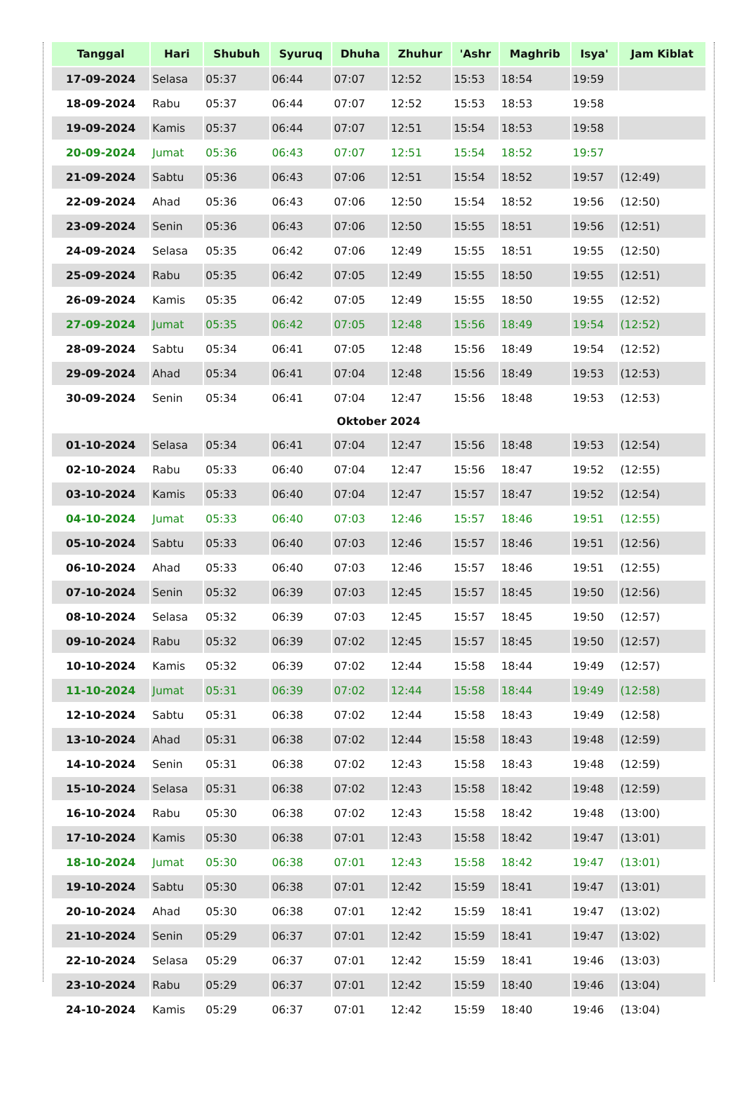| Tanggal | Hari | Shubuh | Syuruq | Dhuha | Zhuhur | 'Ashr | Maghrib | Isya' | Jam Kiblat |
| --- | --- | --- | --- | --- | --- | --- | --- | --- | --- |
| 17-09-2024 | Selasa | 05:37 | 06:44 | 07:07 | 12:52 | 15:53 | 18:54 | 19:59 | |
| 18-09-2024 | Rabu | 05:37 | 06:44 | 07:07 | 12:52 | 15:53 | 18:53 | 19:58 | |
| 19-09-2024 | Kamis | 05:37 | 06:44 | 07:07 | 12:51 | 15:54 | 18:53 | 19:58 | |
| 20-09-2024 | Jumat | 05:36 | 06:43 | 07:07 | 12:51 | 15:54 | 18:52 | 19:57 | |
| 21-09-2024 | Sabtu | 05:36 | 06:43 | 07:06 | 12:51 | 15:54 | 18:52 | 19:57 | (12:49) |
| 22-09-2024 | Ahad | 05:36 | 06:43 | 07:06 | 12:50 | 15:54 | 18:52 | 19:56 | (12:50) |
| 23-09-2024 | Senin | 05:36 | 06:43 | 07:06 | 12:50 | 15:55 | 18:51 | 19:56 | (12:51) |
| 24-09-2024 | Selasa | 05:35 | 06:42 | 07:06 | 12:49 | 15:55 | 18:51 | 19:55 | (12:50) |
| 25-09-2024 | Rabu | 05:35 | 06:42 | 07:05 | 12:49 | 15:55 | 18:50 | 19:55 | (12:51) |
| 26-09-2024 | Kamis | 05:35 | 06:42 | 07:05 | 12:49 | 15:55 | 18:50 | 19:55 | (12:52) |
| 27-09-2024 | Jumat | 05:35 | 06:42 | 07:05 | 12:48 | 15:56 | 18:49 | 19:54 | (12:52) |
| 28-09-2024 | Sabtu | 05:34 | 06:41 | 07:05 | 12:48 | 15:56 | 18:49 | 19:54 | (12:52) |
| 29-09-2024 | Ahad | 05:34 | 06:41 | 07:04 | 12:48 | 15:56 | 18:49 | 19:53 | (12:53) |
| 30-09-2024 | Senin | 05:34 | 06:41 | 07:04 | 12:47 | 15:56 | 18:48 | 19:53 | (12:53) |
| Oktober 2024 | | | | | | | | | |
| 01-10-2024 | Selasa | 05:34 | 06:41 | 07:04 | 12:47 | 15:56 | 18:48 | 19:53 | (12:54) |
| 02-10-2024 | Rabu | 05:33 | 06:40 | 07:04 | 12:47 | 15:56 | 18:47 | 19:52 | (12:55) |
| 03-10-2024 | Kamis | 05:33 | 06:40 | 07:04 | 12:47 | 15:57 | 18:47 | 19:52 | (12:54) |
| 04-10-2024 | Jumat | 05:33 | 06:40 | 07:03 | 12:46 | 15:57 | 18:46 | 19:51 | (12:55) |
| 05-10-2024 | Sabtu | 05:33 | 06:40 | 07:03 | 12:46 | 15:57 | 18:46 | 19:51 | (12:56) |
| 06-10-2024 | Ahad | 05:33 | 06:40 | 07:03 | 12:46 | 15:57 | 18:46 | 19:51 | (12:55) |
| 07-10-2024 | Senin | 05:32 | 06:39 | 07:03 | 12:45 | 15:57 | 18:45 | 19:50 | (12:56) |
| 08-10-2024 | Selasa | 05:32 | 06:39 | 07:03 | 12:45 | 15:57 | 18:45 | 19:50 | (12:57) |
| 09-10-2024 | Rabu | 05:32 | 06:39 | 07:02 | 12:45 | 15:57 | 18:45 | 19:50 | (12:57) |
| 10-10-2024 | Kamis | 05:32 | 06:39 | 07:02 | 12:44 | 15:58 | 18:44 | 19:49 | (12:57) |
| 11-10-2024 | Jumat | 05:31 | 06:39 | 07:02 | 12:44 | 15:58 | 18:44 | 19:49 | (12:58) |
| 12-10-2024 | Sabtu | 05:31 | 06:38 | 07:02 | 12:44 | 15:58 | 18:43 | 19:49 | (12:58) |
| 13-10-2024 | Ahad | 05:31 | 06:38 | 07:02 | 12:44 | 15:58 | 18:43 | 19:48 | (12:59) |
| 14-10-2024 | Senin | 05:31 | 06:38 | 07:02 | 12:43 | 15:58 | 18:43 | 19:48 | (12:59) |
| 15-10-2024 | Selasa | 05:31 | 06:38 | 07:02 | 12:43 | 15:58 | 18:42 | 19:48 | (12:59) |
| 16-10-2024 | Rabu | 05:30 | 06:38 | 07:02 | 12:43 | 15:58 | 18:42 | 19:48 | (13:00) |
| 17-10-2024 | Kamis | 05:30 | 06:38 | 07:01 | 12:43 | 15:58 | 18:42 | 19:47 | (13:01) |
| 18-10-2024 | Jumat | 05:30 | 06:38 | 07:01 | 12:43 | 15:58 | 18:42 | 19:47 | (13:01) |
| 19-10-2024 | Sabtu | 05:30 | 06:38 | 07:01 | 12:42 | 15:59 | 18:41 | 19:47 | (13:01) |
| 20-10-2024 | Ahad | 05:30 | 06:38 | 07:01 | 12:42 | 15:59 | 18:41 | 19:47 | (13:02) |
| 21-10-2024 | Senin | 05:29 | 06:37 | 07:01 | 12:42 | 15:59 | 18:41 | 19:47 | (13:02) |
| 22-10-2024 | Selasa | 05:29 | 06:37 | 07:01 | 12:42 | 15:59 | 18:41 | 19:46 | (13:03) |
| 23-10-2024 | Rabu | 05:29 | 06:37 | 07:01 | 12:42 | 15:59 | 18:40 | 19:46 | (13:04) |
| 24-10-2024 | Kamis | 05:29 | 06:37 | 07:01 | 12:42 | 15:59 | 18:40 | 19:46 | (13:04) |